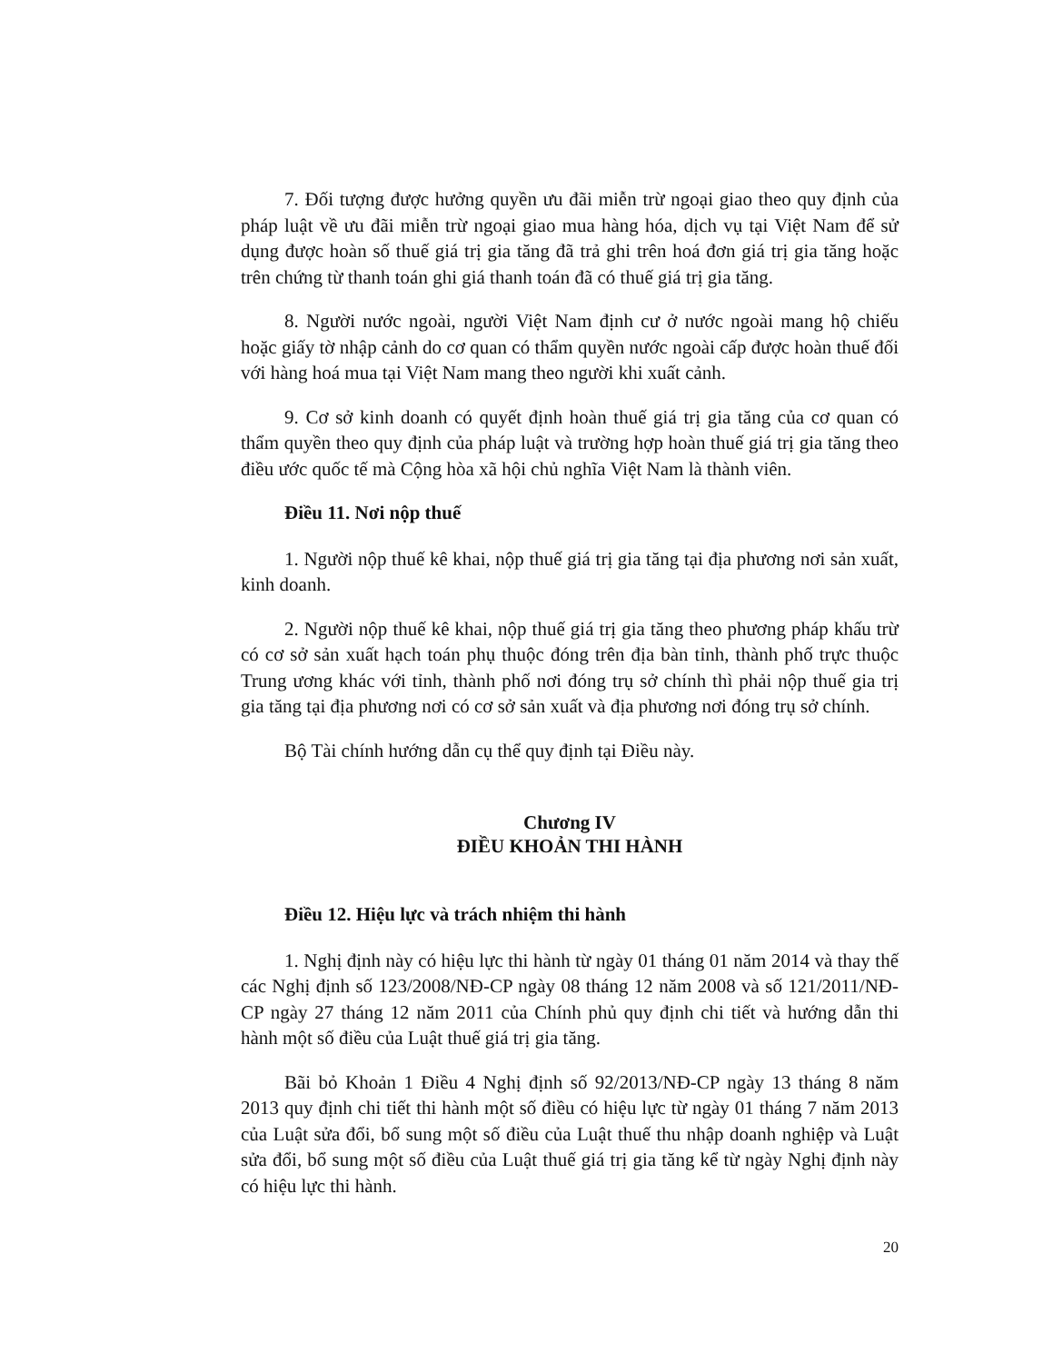7. Đối tượng được hưởng quyền ưu đãi miễn trừ ngoại giao theo quy định của pháp luật về ưu đãi miễn trừ ngoại giao mua hàng hóa, dịch vụ tại Việt Nam để sử dụng được hoàn số thuế giá trị gia tăng đã trả ghi trên hoá đơn giá trị gia tăng hoặc trên chứng từ thanh toán ghi giá thanh toán đã có thuế giá trị gia tăng.
8. Người nước ngoài, người Việt Nam định cư ở nước ngoài mang hộ chiếu hoặc giấy tờ nhập cảnh do cơ quan có thẩm quyền nước ngoài cấp được hoàn thuế đối với hàng hoá mua tại Việt Nam mang theo người khi xuất cảnh.
9. Cơ sở kinh doanh có quyết định hoàn thuế giá trị gia tăng của cơ quan có thẩm quyền theo quy định của pháp luật và trường hợp hoàn thuế giá trị gia tăng theo điều ước quốc tế mà Cộng hòa xã hội chủ nghĩa Việt Nam là thành viên.
Điều 11. Nơi nộp thuế
1. Người nộp thuế kê khai, nộp thuế giá trị gia tăng tại địa phương nơi sản xuất, kinh doanh.
2. Người nộp thuế kê khai, nộp thuế giá trị gia tăng theo phương pháp khấu trừ có cơ sở sản xuất hạch toán phụ thuộc đóng trên địa bàn tỉnh, thành phố trực thuộc Trung ương khác với tỉnh, thành phố nơi đóng trụ sở chính thì phải nộp thuế gia trị gia tăng tại địa phương nơi có cơ sở sản xuất và địa phương nơi đóng trụ sở chính.
Bộ Tài chính hướng dẫn cụ thể quy định tại Điều này.
Chương IV
ĐIỀU KHOẢN THI HÀNH
Điều 12. Hiệu lực và trách nhiệm thi hành
1. Nghị định này có hiệu lực thi hành từ ngày 01 tháng 01 năm 2014 và thay thế các Nghị định số 123/2008/NĐ-CP ngày 08 tháng 12 năm 2008 và số 121/2011/NĐ-CP ngày 27 tháng 12 năm 2011 của Chính phủ quy định chi tiết và hướng dẫn thi hành một số điều của Luật thuế giá trị gia tăng.
Bãi bỏ Khoản 1 Điều 4 Nghị định số 92/2013/NĐ-CP ngày 13 tháng 8 năm 2013 quy định chi tiết thi hành một số điều có hiệu lực từ ngày 01 tháng 7 năm 2013 của Luật sửa đổi, bổ sung một số điều của Luật thuế thu nhập doanh nghiệp và Luật sửa đổi, bổ sung một số điều của Luật thuế giá trị gia tăng kể từ ngày Nghị định này có hiệu lực thi hành.
20